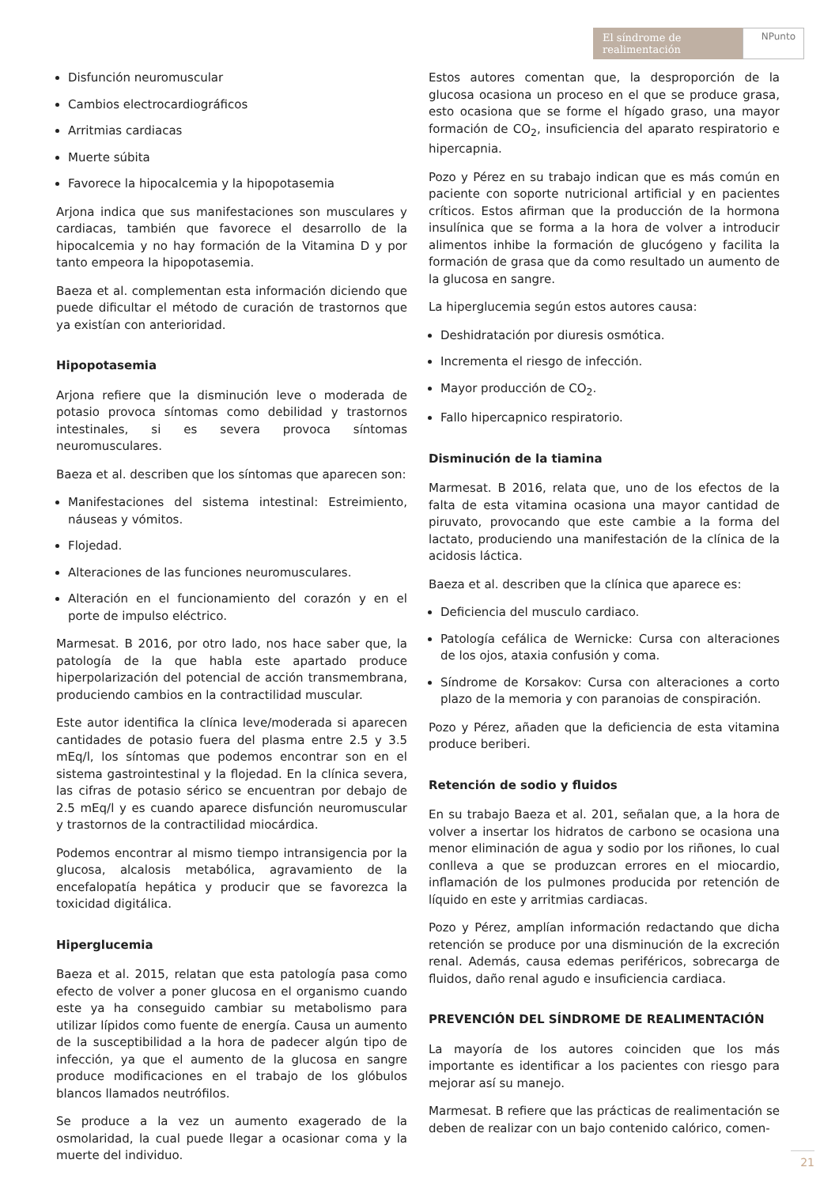El síndrome de realimentación
NPunto
Disfunción neuromuscular
Cambios electrocardiográficos
Arritmias cardiacas
Muerte súbita
Favorece la hipocalcemia y la hipopotasemia
Arjona indica que sus manifestaciones son musculares y cardiacas, también que favorece el desarrollo de la hipocalcemia y no hay formación de la Vitamina D y por tanto empeora la hipopotasemia.
Baeza et al. complementan esta información diciendo que puede dificultar el método de curación de trastornos que ya existían con anterioridad.
Hipopotasemia
Arjona refiere que la disminución leve o moderada de potasio provoca síntomas como debilidad y trastornos intestinales, si es severa provoca síntomas neuromusculares.
Baeza et al. describen que los síntomas que aparecen son:
Manifestaciones del sistema intestinal: Estreimiento, náuseas y vómitos.
Flojedad.
Alteraciones de las funciones neuromusculares.
Alteración en el funcionamiento del corazón y en el porte de impulso eléctrico.
Marmesat. B 2016, por otro lado, nos hace saber que, la patología de la que habla este apartado produce hiperpolarización del potencial de acción transmembrana, produciendo cambios en la contractilidad muscular.
Este autor identifica la clínica leve/moderada si aparecen cantidades de potasio fuera del plasma entre 2.5 y 3.5 mEq/l, los síntomas que podemos encontrar son en el sistema gastrointestinal y la flojedad. En la clínica severa, las cifras de potasio sérico se encuentran por debajo de 2.5 mEq/l y es cuando aparece disfunción neuromuscular y trastornos de la contractilidad miocárdica.
Podemos encontrar al mismo tiempo intransigencia por la glucosa, alcalosis metabólica, agravamiento de la encefalopatía hepática y producir que se favorezca la toxicidad digitálica.
Hiperglucemia
Baeza et al. 2015, relatan que esta patología pasa como efecto de volver a poner glucosa en el organismo cuando este ya ha conseguido cambiar su metabolismo para utilizar lípidos como fuente de energía. Causa un aumento de la susceptibilidad a la hora de padecer algún tipo de infección, ya que el aumento de la glucosa en sangre produce modificaciones en el trabajo de los glóbulos blancos llamados neutrófilos.
Se produce a la vez un aumento exagerado de la osmolaridad, la cual puede llegar a ocasionar coma y la muerte del individuo.
Estos autores comentan que, la desproporción de la glucosa ocasiona un proceso en el que se produce grasa, esto ocasiona que se forme el hígado graso, una mayor formación de CO<sub>2</sub>, insuficiencia del aparato respiratorio e hipercapnia.
Pozo y Pérez en su trabajo indican que es más común en paciente con soporte nutricional artificial y en pacientes críticos. Estos afirman que la producción de la hormona insulínica que se forma a la hora de volver a introducir alimentos inhibe la formación de glucógeno y facilita la formación de grasa que da como resultado un aumento de la glucosa en sangre.
La hiperglucemia según estos autores causa:
Deshidratación por diuresis osmótica.
Incrementa el riesgo de infección.
Mayor producción de CO<sub>2</sub>.
Fallo hipercapnico respiratorio.
Disminución de la tiamina
Marmesat. B 2016, relata que, uno de los efectos de la falta de esta vitamina ocasiona una mayor cantidad de piruvato, provocando que este cambie a la forma del lactato, produciendo una manifestación de la clínica de la acidosis láctica.
Baeza et al. describen que la clínica que aparece es:
Deficiencia del musculo cardiaco.
Patología cefálica de Wernicke: Cursa con alteraciones de los ojos, ataxia confusión y coma.
Síndrome de Korsakov: Cursa con alteraciones a corto plazo de la memoria y con paranoias de conspiración.
Pozo y Pérez, añaden que la deficiencia de esta vitamina produce beriberi.
Retención de sodio y fluidos
En su trabajo Baeza et al. 201, señalan que, a la hora de volver a insertar los hidratos de carbono se ocasiona una menor eliminación de agua y sodio por los riñones, lo cual conlleva a que se produzcan errores en el miocardio, inflamación de los pulmones producida por retención de líquido en este y arritmias cardiacas.
Pozo y Pérez, amplían información redactando que dicha retención se produce por una disminución de la excreción renal. Además, causa edemas periféricos, sobrecarga de fluidos, daño renal agudo e insuficiencia cardiaca.
PREVENCIÓN DEL SÍNDROME DE REALIMENTACIÓN
La mayoría de los autores coinciden que los más importante es identificar a los pacientes con riesgo para mejorar así su manejo.
Marmesat. B refiere que las prácticas de realimentación se deben de realizar con un bajo contenido calórico, comen-
21